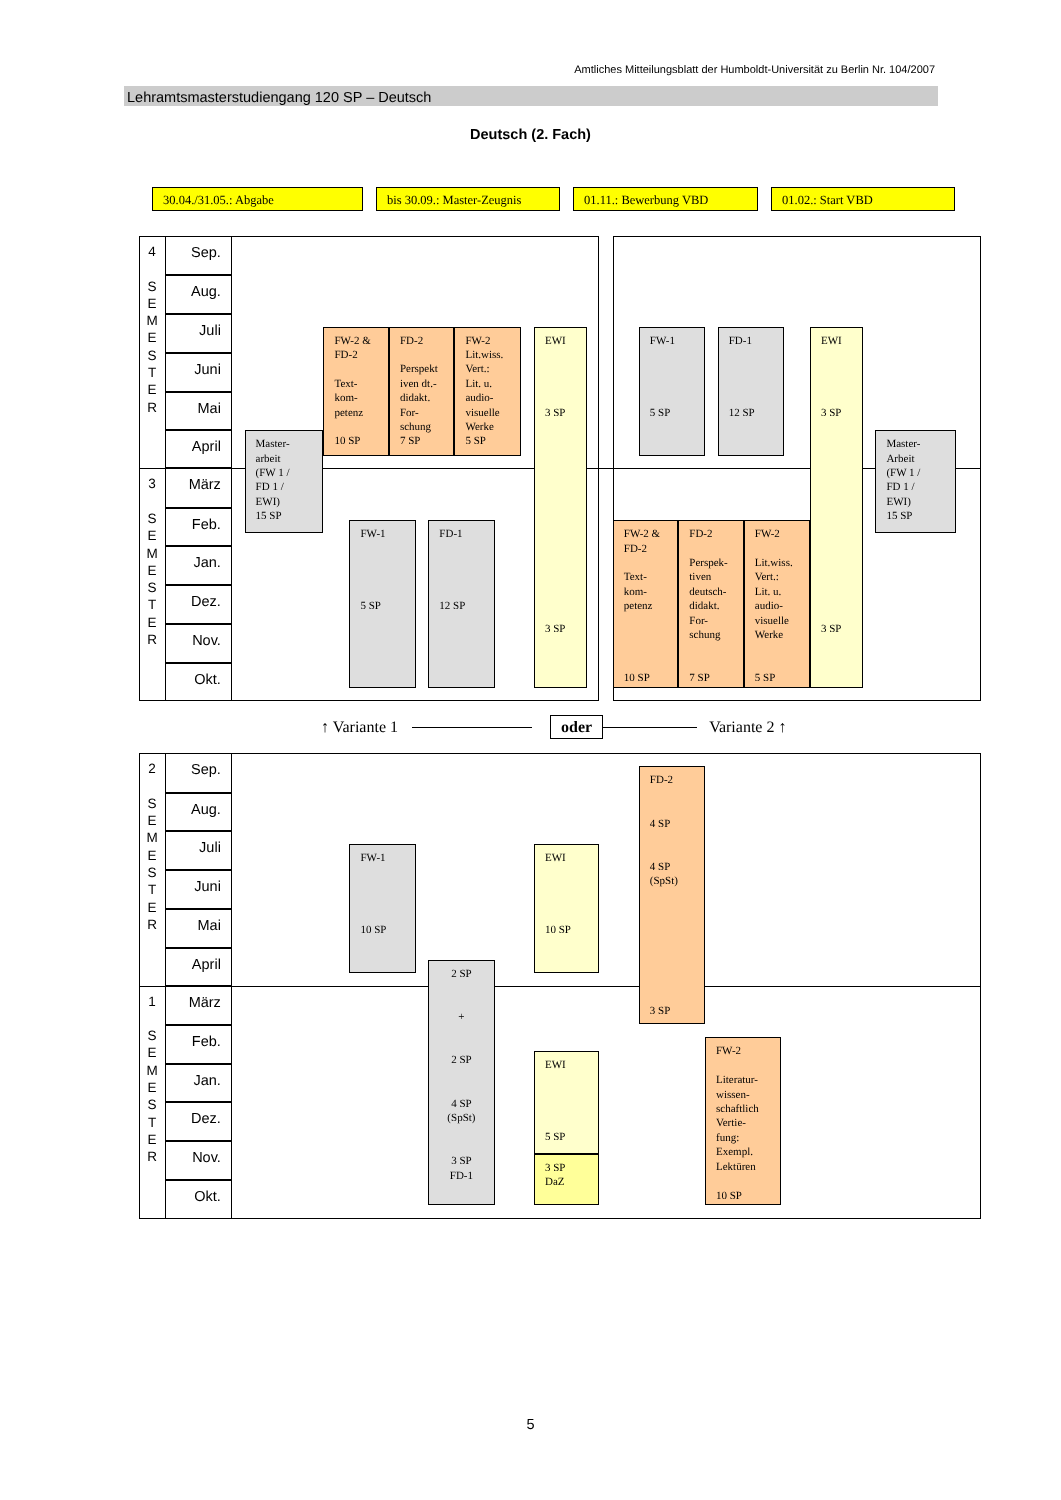Amtliches Mitteilungsblatt der Humboldt-Universität zu Berlin Nr. 104/2007
Lehramtsmasterstudiengang 120 SP – Deutsch
Deutsch (2. Fach)
30.04./31.05.: Abgabe bis 30.09.: Master-Zeugnis
01.11.: Bewerbung VBD 01.02.: Start VBD
4
S
E
M
E
S
T
E
R
Sep.
Aug.
Juli
Juni
Mai
April
3
S
E
M
E
S
T
E
R
März
Feb.
Jan.
Dez.
Nov.
Okt.
Master-
arbeit
(FW 1 /
FD 1 /
EWI)
15 SP
FW-2 &
FD-2
Text-
kom-
petenz
10 SP
FD-2
Perspekt
iven dt.-
didakt.
For-
schung
7 SP
FW-2
Lit.wiss.
Vert.:
Lit. u.
audio-
visuelle
Werke
5 SP
EWI
3 SP
3 SP
FW-1
5 SP
FD-1
12 SP
FW-1
5 SP
FD-1
12 SP
EWI
3 SP
3 SP
Master-
Arbeit
(FW 1 /
FD 1 /
EWI)
15 SP
FW-2 &
FD-2
Text-
kom-
petenz
10 SP
FD-2
Perspek-
tiven
deutsch-
didakt.
For-
schung
7 SP
FW-2
Lit.wiss.
Vert.:
Lit. u.
audio-
visuelle
Werke
5 SP
↑ Variante 1 oder Variante 2 ↑
2
S
E
M
E
S
T
E
R
Sep.
Aug.
Juli
Juni
Mai
April
1
S
E
M
E
S
T
E
R
März
Feb.
Jan.
Dez.
Nov.
Okt.
FW-1
10 SP
EWI
10 SP
FD-2
4 SP
4 SP
(SpSt)
3 SP
2 SP
+
2 SP
4 SP
(SpSt)
3 SP
FD-1
EWI
5 SP
3 SP
DaZ
FW-2
Literatur-
wissen-
schaftlich
Vertie-
fung:
Exempl.
Lektüren
10 SP
5